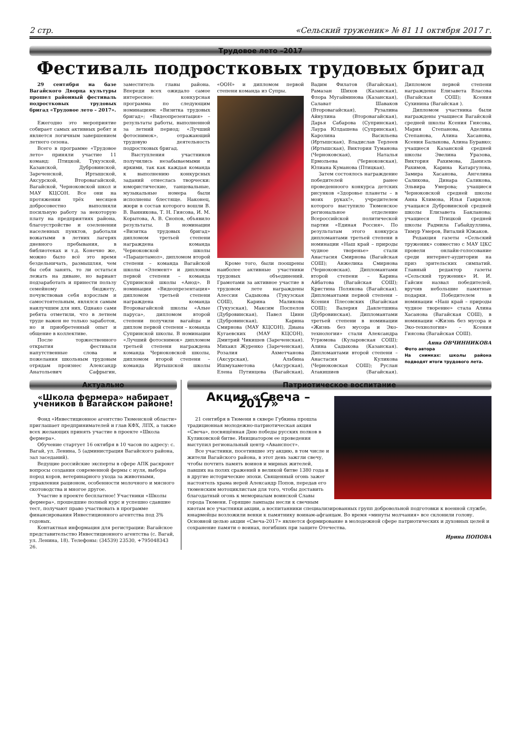2 стр. «Сельский труженик» № 81 11 октября 2017 г.
Трудовое лето –2017
Фестиваль подростковых трудовых бригад
29 сентября на базе Вагайского Дворца культуры прошел районный фестиваль подростковых трудовых бригад «Трудовое лето – 2017».
Ежегодно это мероприятие собирает самых активных ребят и является логичным завершением летнего сезона.
Всего в программе «Трудовое лето» приняли участие 11 команд: Птицкой, Тукузской, Казанской, Дубровинской, Зареченской, Иртышской, Аксурской, Второвагайской, Вагайской, Черноковской школ и МАУ КЦСОН. Все они на протяжении трёх месяцев добросовестно выполняли посильную работу за некоторую плату на предприятиях района, благоустройстве и озеленении населенных пунктов, работали вожатыми в летних лагерях дневного пребывания, в библиотеках и т.д. Конечно же, можно было всё это время бездельничать, размышляя, чем бы себя занять, то ли остаться лежать на диване, но вариант подзаработать и принести пользу семейному бюджету, почувствовав себя взрослым и самостоятельным, являлся самым наилучшим для них. Однако сами ребята отметили, что в летнем труде важен не только заработок, но и приобретенный опыт и общение в коллективе.
После торжественного открытия фестиваля напутственные слова и пожелания школьным трудовым отрядам произнес Александр Анатольевич Сафрыгин, заместитель главы района. Впереди всех ожидало самое интересное: конкурсная программа по следующим номинациям: «Визитка трудовых бригад»; «Видеопрезентация» – результаты работы, выполненной за летний период; «Лучший фотоснимок», отражающий трудовую деятельность подростковых бригад.
Выступления участников получились незабываемыми и яркими, так как каждая команда к выполнению конкурсных заданий отнеслась творчески: юмористические, танцевальные, музыкальные номера были исполнены блестяще. Наконец, жюри в состав которого вошли В. В. Ванникова, Т. Н. Гиясова, И. М. Корытова, А. В. Снопов, объявило результаты. В номинации «Визитка трудовых бригад» дипломом третьей степени награждена команда Черноковской школы «Парацетамол», дипломом второй степени – команда Вагайской школы «Элемент» и дипломом первой степени – команда Суприн­ской школы «Анод». В номинации «Видеопрезентация» дипломом третьей степени награждена команда Второвагайской школы «Алые паруса», дипломом второй степени получили вагайцы и диплом первой степени – команда Супринской школы. В номинации «Лучший фотоснимок» дипломом третьей степени награждена команда Черноковской школы, дипломом второй степени – команда Иртышской школы «ООН» и дипломом первой степени команда из Супры.
Кроме того, были поощрены наиболее активные участники трудовых объединений. Грамотами за активное участие в трудовом лете награждены Алессия Садыкова (Тукузская СОШ), Карина Маликова (Тукузская), Максим Поспелов (Дубровинская), Павел Цинн (Дубровинская), Карина Смирнова (МАУ КЦСОН), Диана Кугаевских (МАУ КЦСОН), Дмитрий Чикишев (Зареченская), Михаил Журенко (Зареченская), Розалия Ахметчанова (Аксурская), Альбина Ишмухаметова (Аксурская), Елена Путинцева (Вагайская), Вадим Филатов (Вагайская), Рамазан Шихов (Казанская), Флора Мугайминова (Казанская), Салават Шаваков (Второвагайская), Рузалина Айнулина (Второвагайская), Дарья Сабарова (Супринская), Лаура Юлдашева (Супринская), Каролина Васильева (Иртышская), Владислав Терлеев (Иртышская), Виктория Туманова (Черноковская), Наталья Ермольева (Черноковская), Юлиана Куманова (Птицкая).
Затем состоялось награждение победителей ранее проведенноого конкурса детских рисунков «Здоровье планеты – в моих руках!», учредителем которого выступило Тюменское региональное отделение Всероссийской политической партии «Единая Россия». По результатам этого конкурса дипломантами третьей степени в номинации «Наш край – природы чудное творенье» стали Анастасия Смирнова (Вагайская СОШ); Анжелика Смирнова (Черноковская). Дипломантами второй степени – Карина Айбатова (Вагайская СОШ); Кристина Полякова (Вагайская). Дипломантами первой степени – Ксения Плесовских (Вагайская СОШ); Валерия Давлетшина (Дубровинская). Дипломантами третьей степени в номинации «Жизнь без мусора и Эко-технологии» стали Александра Угрюмова (Куларовская СОШ); Алина Садыкова (Казанская). Дипломантами второй степени – Анастасия Куликова (Черноковская СОШ); Руслан Атакишиев (Вагайская). Дипломом первой степени награждены Елизавета Власова (Вагайская СОШ); Ксения Сухинина (Вагайская ).
Дипломом участника были награждены учащиеся Вагайской средней школы Ксения Гиясова, Мария Степанова, Аделина Степанова, Алина Хасанова, Ксения Балыкова, Алина Буравко; учащиеся Казанской средней школы Эвелина Уразова, Виктория Рахимова, Даниэль Рахимов, Карина Катаргулова, Замира Хасанова, Ангелина Саликова, Динара Саликова, Эльвира Умерова; учащиеся Черноковской средней школы Анна Климова, Илья Гаврилов; учащаяся Дубровинской средней школы Елизавета Бакланова; учащиеся Птицкой средней школы Радмила Габайдуллина, Тимур Умеров, Виталий Южаков.
Редакция газеты «Сельский труженик» совместно с МАУ ЦКС провели онлайн-голосование среди интернет-аудитории на приз зрительских симпатий. Главный редактор газеты «Сельский труженик» И. И. Гайсин назвал победителей, вручив небольшие памятные подарки. Победителем в номинации «Наш край – природы чудное творение» стала Алина Хасанова (Вагайская СОШ), в номинации «Жизнь без мусора и Эко-технологии» – Ксения Гиясова (Вагайская СОШ).
Анна ОВЧИННИКОВА
Фото автора
На снимках: школы района подводят итоги трудового лета.
Актуально
«Школа фермера» набирает учеников в Вагайском районе!
Фонд «Инвестиционное агентство Тюменской области» приглашает предпринимателей и глав КФХ, ЛПХ, а также всех желающих принять участие в проекте «Школа фермера».
Обучение стартует 16 октября в 10 часов по адресу: с. Вагай, ул. Ленина, 5 (администрация Вагайского района, зал заседаний).
Ведущие российские эксперты в сфере АПК раскроют вопросы создания современной фермы с нуля, выбора пород коров, ветеринарного ухода за животными, управления рационом, особенности молочного и мясного скотоводства и многое другое.
Участие в проекте бесплатное! Участники «Школы фермера», прошедшие полный курс и успешно сдавшие тест, получают право участвовать в программе финансирования Инвестиционного агентства под 3% годовых.
Контактная информация для регистрации: Вагайское представительство Инвестиционного агентства (с. Вагай, ул. Ленина, 18). Телефоны: (34539) 23530, +795048343 26.
Патриотическое воспитание
Акция «Свеча – 2017»
21 сентября в Тюмени в сквере Губкина прошла традиционная молодежно-патриотическая акция «Свеча», посвящённая Дню победы русских полков в Куликовской битве. Инициатором ее проведения выступил региональный центр «Аванспост».
Все участники, посетившие эту акцию, в том числе и жители Вагайского района, в этот день зажгли свечу, чтобы почтить память воинов и мирных жителей, павших на полях сражений в великой битве 1380 года и в другие исторические эпохи. Священный огонь зажег настоятель храма иерей Александр Попов, передав его тюменским мотоциклистам для того, чтобы доставить благодатный огонь к мемориалам воинской Славы города Тюмени. Горящие лампады несли к свечным киотам все участники акции, а воспитанники специализированных групп добровольной подготовки к военной службе, юнармейцы возложили венки к памятнику воинам-афганцам. Во время «минуты молчания» все склонили голову. Основной целью акции «Свеча-2017» является формирование в молодежной сфере патриотических и духовных целей и сохранение памяти о воинах, погибших при защите Отечества.
Ирина ПОПОВА